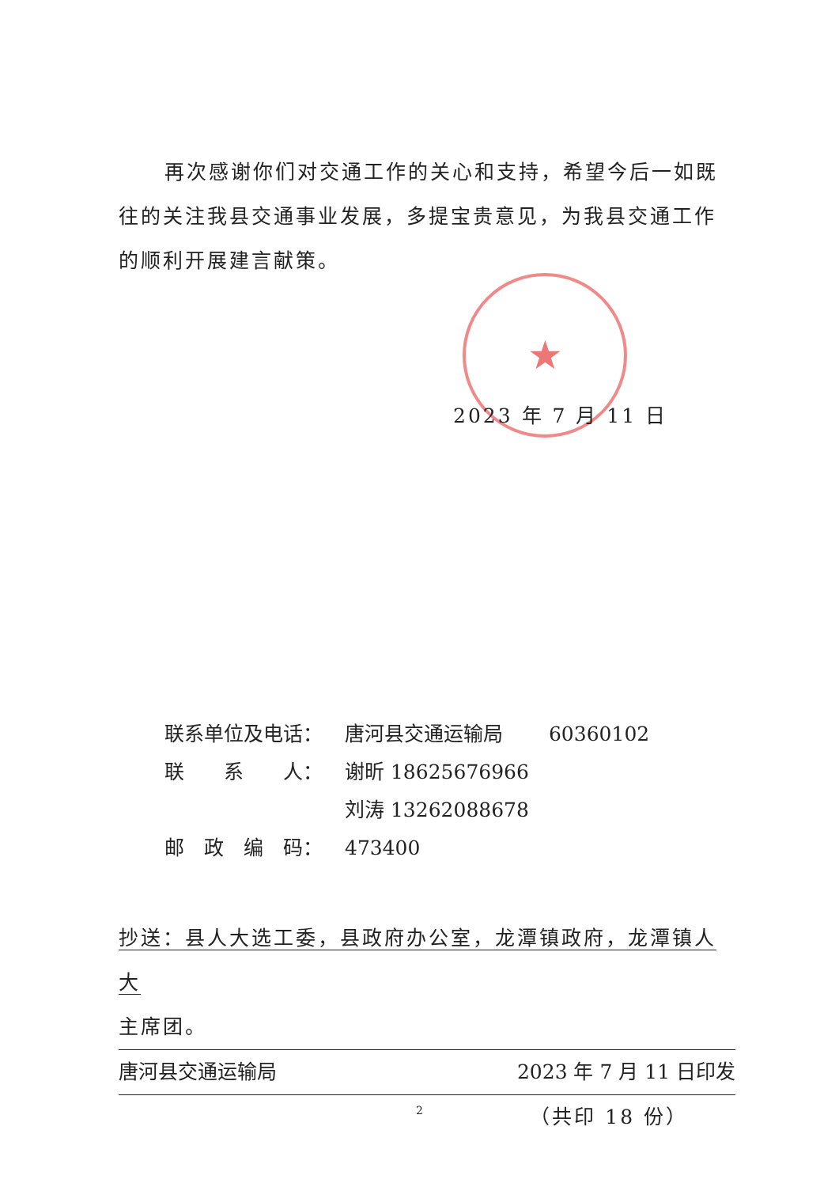★
再次感谢你们对交通工作的关心和支持，希望今后一如既往的关注我县交通事业发展，多提宝贵意见，为我县交通工作的顺利开展建言献策。
2023 年 7 月 11 日
联系单位及电话： 唐河县交通运输局　　 60360102
联　　系　　人： 谢昕 18625676966
刘涛 13262088678
邮　政　编　码： 473400
抄送：县人大选工委，县政府办公室，龙潭镇政府，龙潭镇人大
主席团。
唐河县交通运输局 2023 年 7 月 11 日印发
（共印 18 份）
2